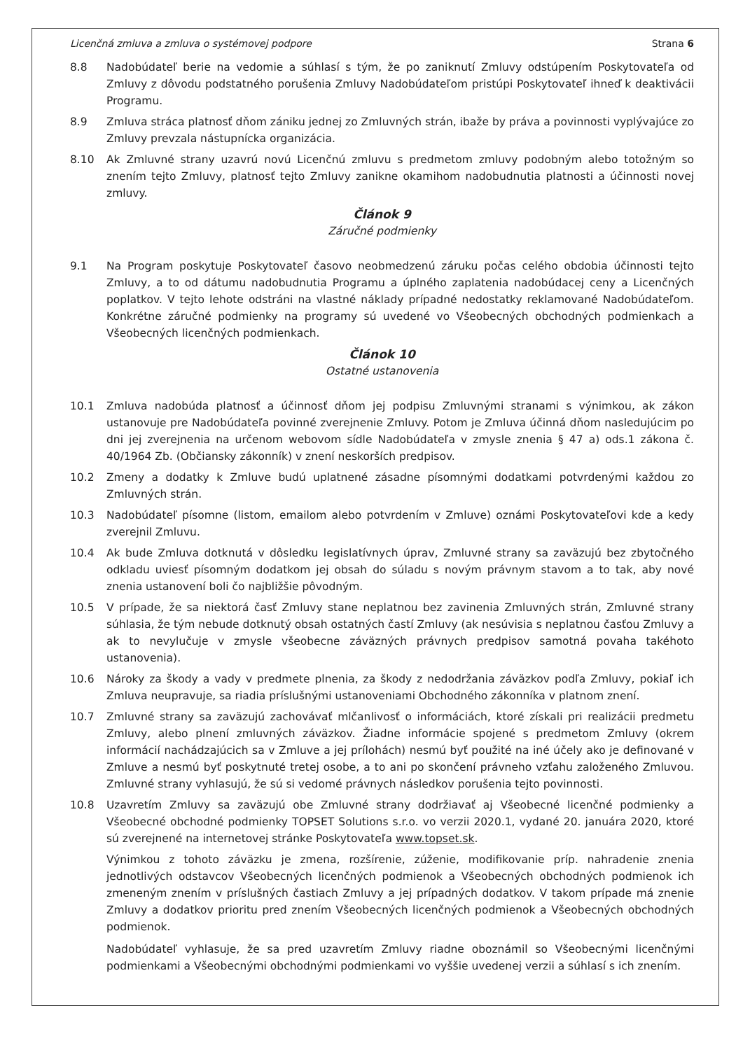Licenčná zmluva a zmluva o systémovej podpore Strana 6
8.8 Nadobúdateľ berie na vedomie a súhlasí s tým, že po zaniknutí Zmluvy odstúpením Poskytovateľa od Zmluvy z dôvodu podstatného porušenia Zmluvy Nadobúdateľom pristúpi Poskytovateľ ihneď k deaktivácii Programu.
8.9 Zmluva stráca platnosť dňom zániku jednej zo Zmluvných strán, ibaže by práva a povinnosti vyplývajúce zo Zmluvy prevzala nástupnícka organizácia.
8.10 Ak Zmluvné strany uzavrú novú Licenčnú zmluvu s predmetom zmluvy podobným alebo totožným so znením tejto Zmluvy, platnosť tejto Zmluvy zanikne okamihom nadobudnutia platnosti a účinnosti novej zmluvy.
Článok 9
Záručné podmienky
9.1 Na Program poskytuje Poskytovateľ časovo neobmedzenú záruku počas celého obdobia účinnosti tejto Zmluvy, a to od dátumu nadobudnutia Programu a úplného zaplatenia nadobúdacej ceny a Licenčných poplatkov. V tejto lehote odstráni na vlastné náklady prípadné nedostatky reklamované Nadobúdateľom. Konkrétne záručné podmienky na programy sú uvedené vo Všeobecných obchodných podmienkach a Všeobecných licenčných podmienkach.
Článok 10
Ostatné ustanovenia
10.1 Zmluva nadobúda platnosť a účinnosť dňom jej podpisu Zmluvnými stranami s výnimkou, ak zákon ustanovuje pre Nadobúdateľa povinné zverejnenie Zmluvy. Potom je Zmluva účinná dňom nasledujúcim po dni jej zverejnenia na určenom webovom sídle Nadobúdateľa v zmysle znenia § 47 a) ods.1 zákona č. 40/1964 Zb. (Občiansky zákonník) v znení neskorších predpisov.
10.2 Zmeny a dodatky k Zmluve budú uplatnené zásadne písomnými dodatkami potvrdenými každou zo Zmluvných strán.
10.3 Nadobúdateľ písomne (listom, emailom alebo potvrdením v Zmluve) oznámi Poskytovateľovi kde a kedy zverejnil Zmluvu.
10.4 Ak bude Zmluva dotknutá v dôsledku legislatívnych úprav, Zmluvné strany sa zaväzujú bez zbytočného odkladu uviesť písomným dodatkom jej obsah do súladu s novým právnym stavom a to tak, aby nové znenia ustanovení boli čo najbližšie pôvodným.
10.5 V prípade, že sa niektorá časť Zmluvy stane neplatnou bez zavinenia Zmluvných strán, Zmluvné strany súhlasia, že tým nebude dotknutý obsah ostatných častí Zmluvy (ak nesúvisia s neplatnou časťou Zmluvy a ak to nevylučuje v zmysle všeobecne záväzných právnych predpisov samotná povaha takéhoto ustanovenia).
10.6 Nároky za škody a vady v predmete plnenia, za škody z nedodržania záväzkov podľa Zmluvy, pokiaľ ich Zmluva neupravuje, sa riadia príslušnými ustanoveniami Obchodného zákonníka v platnom znení.
10.7 Zmluvné strany sa zaväzujú zachovávať mlčanlivosť o informáciách, ktoré získali pri realizácii predmetu Zmluvy, alebo plnení zmluvných záväzkov. Žiadne informácie spojené s predmetom Zmluvy (okrem informácií nachádzajúcich sa v Zmluve a jej prílohách) nesmú byť použité na iné účely ako je definované v Zmluve a nesmú byť poskytnuté tretej osobe, a to ani po skončení právneho vzťahu založeného Zmluvou. Zmluvné strany vyhlasujú, že sú si vedomé právnych následkov porušenia tejto povinnosti.
10.8 Uzavretím Zmluvy sa zaväzujú obe Zmluvné strany dodržiavať aj Všeobecné licenčné podmienky a Všeobecné obchodné podmienky TOPSET Solutions s.r.o. vo verzii 2020.1, vydané 20. januára 2020, ktoré sú zverejnené na internetovej stránke Poskytovateľa www.topset.sk.
Výnimkou z tohoto záväzku je zmena, rozšírenie, zúženie, modifikovanie príp. nahradenie znenia jednotlivých odstavcov Všeobecných licenčných podmienok a Všeobecných obchodných podmienok ich zmeneným znením v príslušných častiach Zmluvy a jej prípadných dodatkov. V takom prípade má znenie Zmluvy a dodatkov prioritu pred znením Všeobecných licenčných podmienok a Všeobecných obchodných podmienok.
Nadobúdateľ vyhlasuje, že sa pred uzavretím Zmluvy riadne oboznámil so Všeobecnými licenčnými podmienkami a Všeobecnými obchodnými podmienkami vo vyššie uvedenej verzii a súhlasí s ich znením.